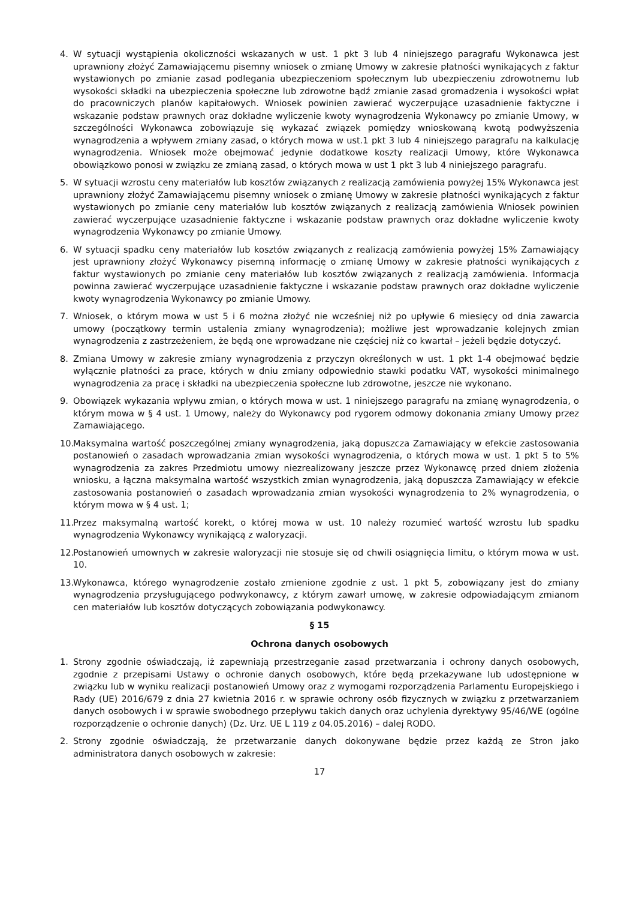4. W sytuacji wystąpienia okoliczności wskazanych w ust. 1 pkt 3 lub 4 niniejszego paragrafu Wykonawca jest uprawniony złożyć Zamawiającemu pisemny wniosek o zmianę Umowy w zakresie płatności wynikających z faktur wystawionych po zmianie zasad podlegania ubezpieczeniom społecznym lub ubezpieczeniu zdrowotnemu lub wysokości składki na ubezpieczenia społeczne lub zdrowotne bądź zmianie zasad gromadzenia i wysokości wpłat do pracowniczych planów kapitałowych. Wniosek powinien zawierać wyczerpujące uzasadnienie faktyczne i wskazanie podstaw prawnych oraz dokładne wyliczenie kwoty wynagrodzenia Wykonawcy po zmianie Umowy, w szczególności Wykonawca zobowiązuje się wykazać związek pomiędzy wnioskowaną kwotą podwyższenia wynagrodzenia a wpływem zmiany zasad, o których mowa w ust.1 pkt 3 lub 4 niniejszego paragrafu na kalkulację wynagrodzenia. Wniosek może obejmować jedynie dodatkowe koszty realizacji Umowy, które Wykonawca obowiązkowo ponosi w związku ze zmianą zasad, o których mowa w ust 1 pkt 3 lub 4 niniejszego paragrafu.
5. W sytuacji wzrostu ceny materiałów lub kosztów związanych z realizacją zamówienia powyżej 15% Wykonawca jest uprawniony złożyć Zamawiającemu pisemny wniosek o zmianę Umowy w zakresie płatności wynikających z faktur wystawionych po zmianie ceny materiałów lub kosztów związanych z realizacją zamówienia Wniosek powinien zawierać wyczerpujące uzasadnienie faktyczne i wskazanie podstaw prawnych oraz dokładne wyliczenie kwoty wynagrodzenia Wykonawcy po zmianie Umowy.
6. W sytuacji spadku ceny materiałów lub kosztów związanych z realizacją zamówienia powyżej 15% Zamawiający jest uprawniony złożyć Wykonawcy pisemną informację o zmianę Umowy w zakresie płatności wynikających z faktur wystawionych po zmianie ceny materiałów lub kosztów związanych z realizacją zamówienia. Informacja powinna zawierać wyczerpujące uzasadnienie faktyczne i wskazanie podstaw prawnych oraz dokładne wyliczenie kwoty wynagrodzenia Wykonawcy po zmianie Umowy.
7. Wniosek, o którym mowa w ust 5 i 6 można złożyć nie wcześniej niż po upływie 6 miesięcy od dnia zawarcia umowy (początkowy termin ustalenia zmiany wynagrodzenia); możliwe jest wprowadzanie kolejnych zmian wynagrodzenia z zastrzeżeniem, że będą one wprowadzane nie częściej niż co kwartał – jeżeli będzie dotyczyć.
8. Zmiana Umowy w zakresie zmiany wynagrodzenia z przyczyn określonych w ust. 1 pkt 1-4 obejmować będzie wyłącznie płatności za prace, których w dniu zmiany odpowiednio stawki podatku VAT, wysokości minimalnego wynagrodzenia za pracę i składki na ubezpieczenia społeczne lub zdrowotne, jeszcze nie wykonano.
9. Obowiązek wykazania wpływu zmian, o których mowa w ust. 1 niniejszego paragrafu na zmianę wynagrodzenia, o którym mowa w § 4 ust. 1 Umowy, należy do Wykonawcy pod rygorem odmowy dokonania zmiany Umowy przez Zamawiającego.
10.
Maksymalna wartość poszczególnej zmiany wynagrodzenia, jaką dopuszcza Zamawiający w efekcie zastosowania postanowień o zasadach wprowadzania zmian wysokości wynagrodzenia, o których mowa w ust. 1 pkt 5 to 5% wynagrodzenia za zakres Przedmiotu umowy niezrealizowany jeszcze przez Wykonawcę przed dniem złożenia wniosku, a łączna maksymalna wartość wszystkich zmian wynagrodzenia, jaką dopuszcza Zamawiający w efekcie zastosowania postanowień o zasadach wprowadzania zmian wysokości wynagrodzenia to 2% wynagrodzenia, o którym mowa w § 4 ust. 1;
11.
Przez maksymalną wartość korekt, o której mowa w ust. 10 należy rozumieć wartość wzrostu lub spadku wynagrodzenia Wykonawcy wynikającą z waloryzacji.
12.
Postanowień umownych w zakresie waloryzacji nie stosuje się od chwili osiągnięcia limitu, o którym mowa w ust. 10.
13.
Wykonawca, którego wynagrodzenie zostało zmienione zgodnie z ust. 1 pkt 5, zobowiązany jest do zmiany wynagrodzenia przysługującego podwykonawcy, z którym zawarł umowę, w zakresie odpowiadającym zmianom cen materiałów lub kosztów dotyczących zobowiązania podwykonawcy.
§ 15
Ochrona danych osobowych
1. Strony zgodnie oświadczają, iż zapewniają przestrzeganie zasad przetwarzania i ochrony danych osobowych, zgodnie z przepisami Ustawy o ochronie danych osobowych, które będą przekazywane lub udostępnione w związku lub w wyniku realizacji postanowień Umowy oraz z wymogami rozporządzenia Parlamentu Europejskiego i Rady (UE) 2016/679 z dnia 27 kwietnia 2016 r. w sprawie ochrony osób fizycznych w związku z przetwarzaniem danych osobowych i w sprawie swobodnego przepływu takich danych oraz uchylenia dyrektywy 95/46/WE (ogólne rozporządzenie o ochronie danych) (Dz. Urz. UE L 119 z 04.05.2016) – dalej RODO.
2. Strony zgodnie oświadczają, że przetwarzanie danych dokonywane będzie przez każdą ze Stron jako administratora danych osobowych w zakresie:
17